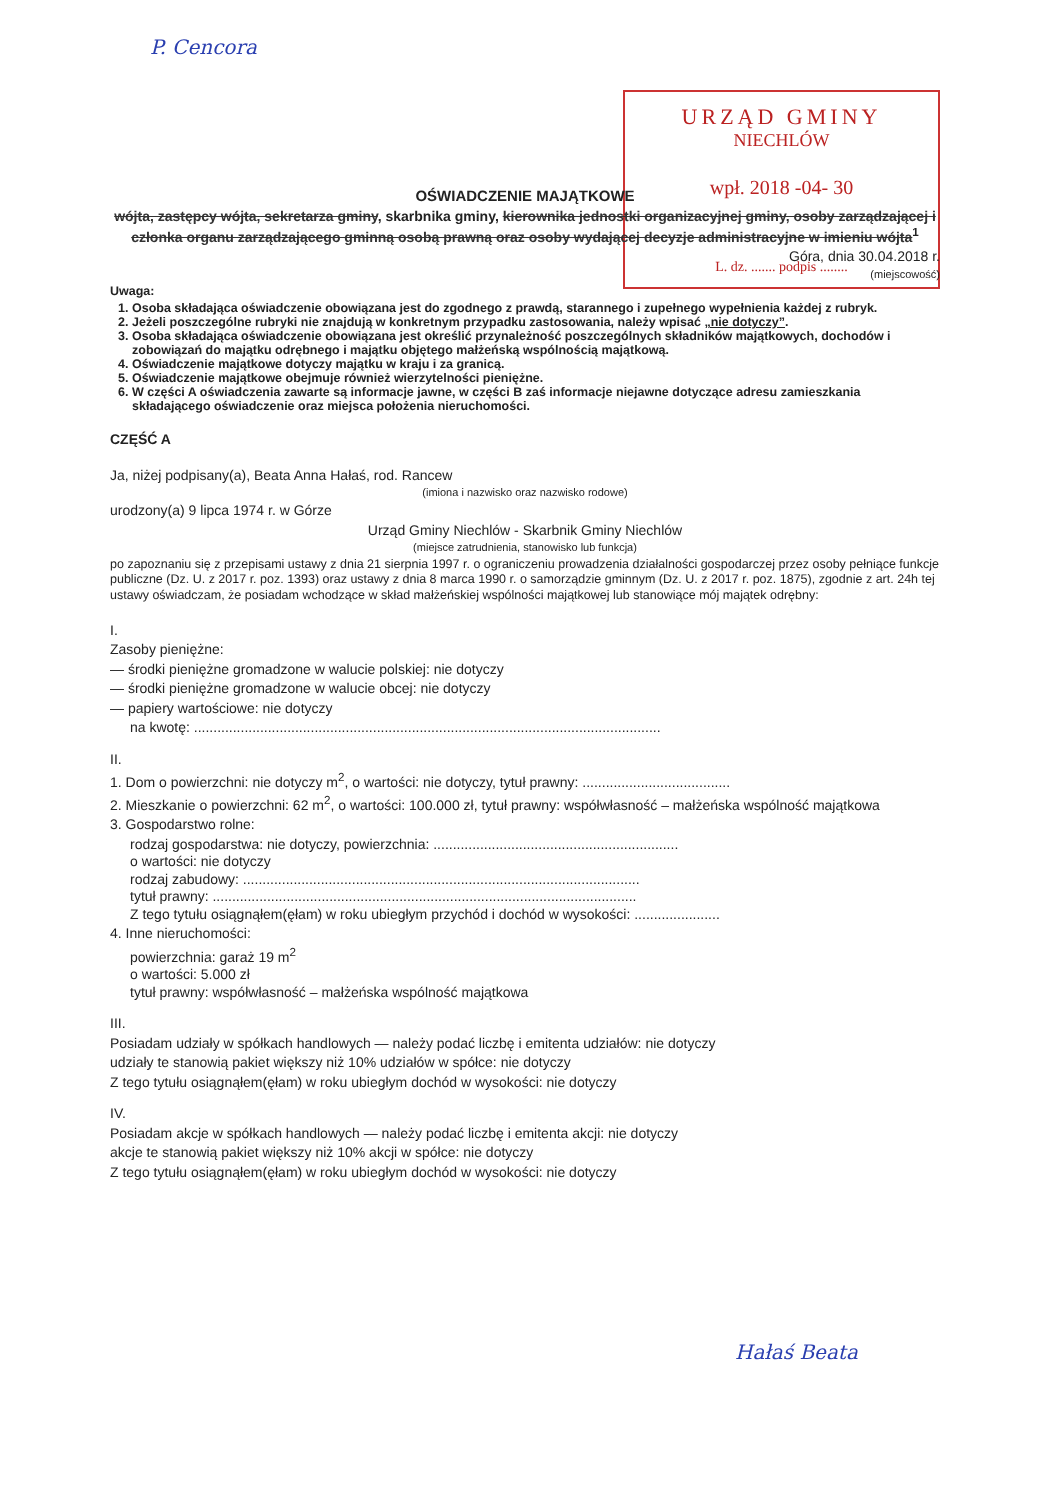P. Cencora
URZĄD GMINY
NIECHLÓW
wpł. 2018 -04- 30
L. dz. ....... podpis ........
OŚWIADCZENIE MAJĄTKOWE
wójta, zastępcy wójta, sekretarza gminy, skarbnika gminy, kierownika jednostki organizacyjnej gminy, osoby zarządzającej i członka organu zarządzającego gminną osobą prawną oraz osoby wydającej decyzje administracyjne w imieniu wójta<sup>1</sup>
Góra, dnia 30.04.2018 r.
(miejscowość)
Uwaga:
1. Osoba składająca oświadczenie obowiązana jest do zgodnego z prawdą, starannego i zupełnego wypełnienia każdej z rubryk.
2. Jeżeli poszczególne rubryki nie znajdują w konkretnym przypadku zastosowania, należy wpisać „nie dotyczy”.
3. Osoba składająca oświadczenie obowiązana jest określić przynależność poszczególnych składników majątkowych, dochodów i zobowiązań do majątku odrębnego i majątku objętego małżeńską wspólnością majątkową.
4. Oświadczenie majątkowe dotyczy majątku w kraju i za granicą.
5. Oświadczenie majątkowe obejmuje również wierzytelności pieniężne.
6. W części A oświadczenia zawarte są informacje jawne, w części B zaś informacje niejawne dotyczące adresu zamieszkania składającego oświadczenie oraz miejsca położenia nieruchomości.
CZĘŚĆ A
Ja, niżej podpisany(a), Beata Anna Hałaś, rod. Rancew
(imiona i nazwisko oraz nazwisko rodowe)
urodzony(a) 9 lipca 1974 r. w Górze
Urząd Gminy Niechlów - Skarbnik Gminy Niechlów
(miejsce zatrudnienia, stanowisko lub funkcja)
po zapoznaniu się z przepisami ustawy z dnia 21 sierpnia 1997 r. o ograniczeniu prowadzenia działalności gospodarczej przez osoby pełniące funkcje publiczne (Dz. U. z 2017 r. poz. 1393) oraz ustawy z dnia 8 marca 1990 r. o samorządzie gminnym (Dz. U. z 2017 r. poz. 1875), zgodnie z art. 24h tej ustawy oświadczam, że posiadam wchodzące w skład małżeńskiej wspólności majątkowej lub stanowiące mój majątek odrębny:
I.
Zasoby pieniężne:
— środki pieniężne gromadzone w walucie polskiej: nie dotyczy
— środki pieniężne gromadzone w walucie obcej: nie dotyczy
— papiery wartościowe: nie dotyczy
na kwotę: ........................................................................................................................
II.
1. Dom o powierzchni: nie dotyczy m<sup>2</sup>, o wartości: nie dotyczy, tytuł prawny: ......................................
2. Mieszkanie o powierzchni: 62 m<sup>2</sup>, o wartości: 100.000 zł, tytuł prawny: współwłasność – małżeńska wspólność majątkowa
3. Gospodarstwo rolne:
rodzaj gospodarstwa: nie dotyczy, powierzchnia: ...............................................................
o wartości: nie dotyczy
rodzaj zabudowy: ......................................................................................................
tytuł prawny: .............................................................................................................
Z tego tytułu osiągnąłem(ęłam) w roku ubiegłym przychód i dochód w wysokości: ......................
4. Inne nieruchomości:
powierzchnia: garaż 19 m<sup>2</sup>
o wartości: 5.000 zł
tytuł prawny: współwłasność – małżeńska wspólność majątkowa
III.
Posiadam udziały w spółkach handlowych — należy podać liczbę i emitenta udziałów: nie dotyczy
udziały te stanowią pakiet większy niż 10% udziałów w spółce: nie dotyczy
Z tego tytułu osiągnąłem(ęłam) w roku ubiegłym dochód w wysokości: nie dotyczy
IV.
Posiadam akcje w spółkach handlowych — należy podać liczbę i emitenta akcji: nie dotyczy
akcje te stanowią pakiet większy niż 10% akcji w spółce: nie dotyczy
Z tego tytułu osiągnąłem(ęłam) w roku ubiegłym dochód w wysokości: nie dotyczy
Hałaś Beata